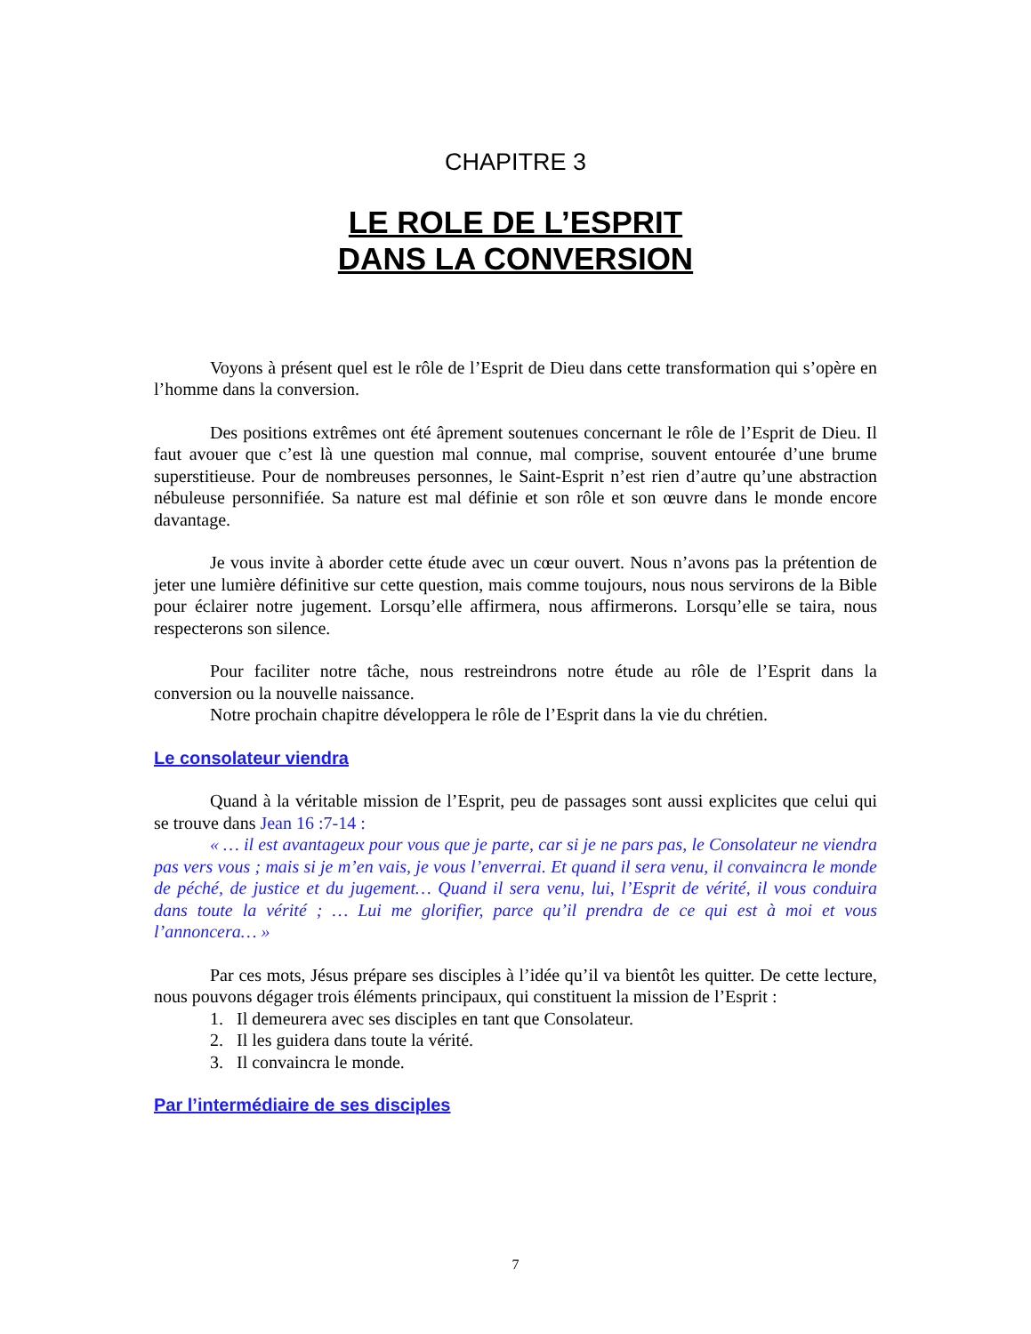CHAPITRE 3
LE ROLE DE L’ESPRIT
DANS LA CONVERSION
Voyons à présent quel est le rôle de l’Esprit de Dieu dans cette transformation qui s’opère en l’homme dans la conversion.
Des positions extrêmes ont été âprement soutenues concernant le rôle de l’Esprit de Dieu. Il faut avouer que c’est là une question mal connue, mal comprise, souvent entourée d’une brume superstitieuse. Pour de nombreuses personnes, le Saint-Esprit n’est rien d’autre qu’une abstraction nébuleuse personnifiée. Sa nature est mal définie et son rôle et son œuvre dans le monde encore davantage.
Je vous invite à aborder cette étude avec un cœur ouvert. Nous n’avons pas la prétention de jeter une lumière définitive sur cette question, mais comme toujours, nous nous servirons de la Bible pour éclairer notre jugement. Lorsqu’elle affirmera, nous affirmerons. Lorsqu’elle se taira, nous respecterons son silence.
Pour faciliter notre tâche, nous restreindrons notre étude au rôle de l’Esprit dans la conversion ou la nouvelle naissance.
Notre prochain chapitre développera le rôle de l’Esprit dans la vie du chrétien.
Le consolateur viendra
Quand à la véritable mission de l’Esprit, peu de passages sont aussi explicites que celui qui se trouve dans Jean 16 :7-14 :
« … il est avantageux pour vous que je parte, car si je ne pars pas, le Consolateur ne viendra pas vers vous ; mais si je m’en vais, je vous l’enverrai. Et quand il sera venu, il convaincra le monde de péché, de justice et du jugement… Quand il sera venu, lui, l’Esprit de vérité, il vous conduira dans toute la vérité ; … Lui me glorifier, parce qu’il prendra de ce qui est à moi et vous l’annoncera… »
Par ces mots, Jésus prépare ses disciples à l’idée qu’il va bientôt les quitter. De cette lecture, nous pouvons dégager trois éléments principaux, qui constituent la mission de l’Esprit :
1. Il demeurera avec ses disciples en tant que Consolateur.
2. Il les guidera dans toute la vérité.
3. Il convaincra le monde.
Par l’intermédiaire de ses disciples
7